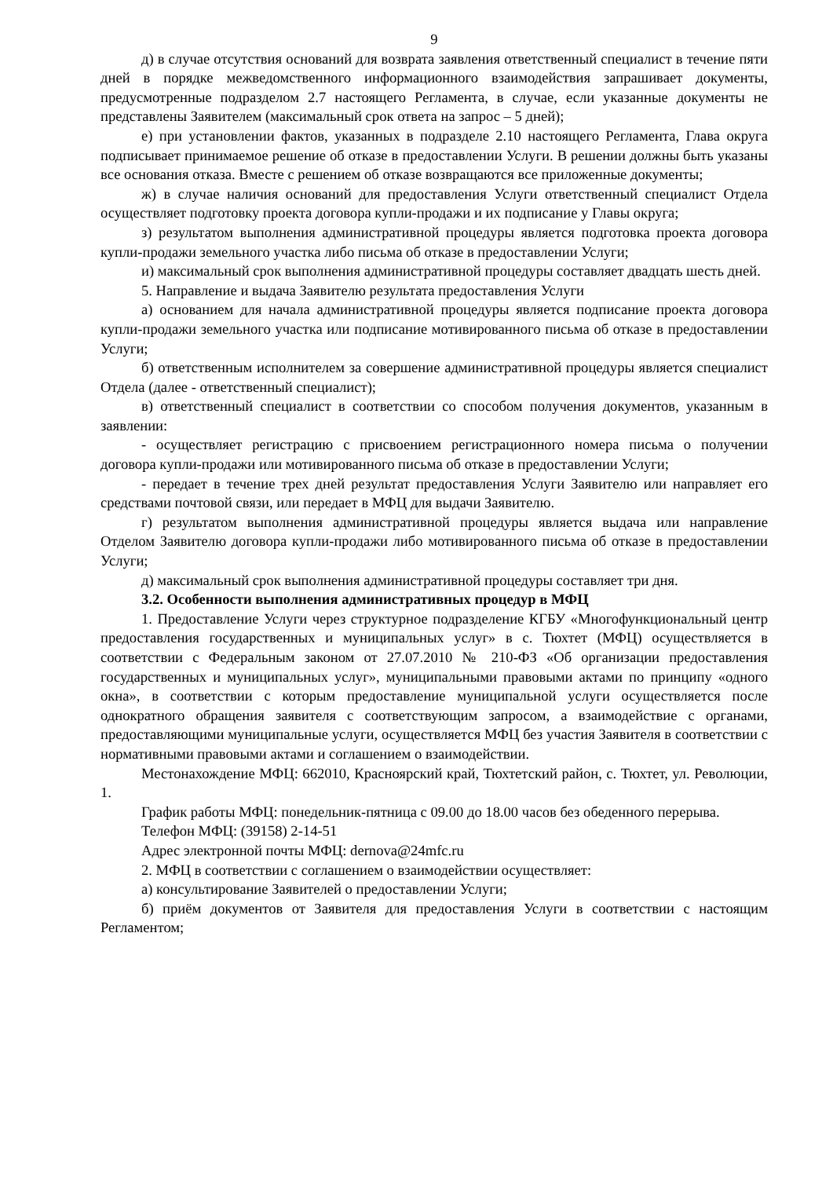9
д) в случае отсутствия оснований для возврата заявления ответственный специалист в течение пяти дней в порядке межведомственного информационного взаимодействия запрашивает документы, предусмотренные подразделом 2.7 настоящего Регламента, в случае, если указанные документы не представлены Заявителем (максимальный срок ответа на запрос – 5 дней);
е) при установлении фактов, указанных в подразделе 2.10 настоящего Регламента, Глава округа подписывает принимаемое решение об отказе в предоставлении Услуги. В решении должны быть указаны все основания отказа. Вместе с решением об отказе возвращаются все приложенные документы;
ж) в случае наличия оснований для предоставления Услуги ответственный специалист Отдела осуществляет подготовку проекта договора купли-продажи и их подписание у Главы округа;
з) результатом выполнения административной процедуры является подготовка проекта договора купли-продажи земельного участка либо письма об отказе в предоставлении Услуги;
и) максимальный срок выполнения административной процедуры составляет двадцать шесть дней.
5. Направление и выдача Заявителю результата предоставления Услуги
а) основанием для начала административной процедуры является подписание проекта договора купли-продажи земельного участка или подписание мотивированного письма об отказе в предоставлении Услуги;
б) ответственным исполнителем за совершение административной процедуры является специалист Отдела (далее - ответственный специалист);
в) ответственный специалист в соответствии со способом получения документов, указанным в заявлении:
- осуществляет регистрацию с присвоением регистрационного номера письма о получении договора купли-продажи или мотивированного письма об отказе в предоставлении Услуги;
- передает в течение трех дней результат предоставления Услуги Заявителю или направляет его средствами почтовой связи, или передает в МФЦ для выдачи Заявителю.
г) результатом выполнения административной процедуры является выдача или направление Отделом Заявителю договора купли-продажи либо мотивированного письма об отказе в предоставлении Услуги;
д) максимальный срок выполнения административной процедуры составляет три дня.
3.2. Особенности выполнения административных процедур в МФЦ
1. Предоставление Услуги через структурное подразделение КГБУ «Многофункциональный центр предоставления государственных и муниципальных услуг» в с. Тюхтет (МФЦ) осуществляется в соответствии с Федеральным законом от 27.07.2010 № 210-ФЗ «Об организации предоставления государственных и муниципальных услуг», муниципальными правовыми актами по принципу «одного окна», в соответствии с которым предоставление муниципальной услуги осуществляется после однократного обращения заявителя с соответствующим запросом, а взаимодействие с органами, предоставляющими муниципальные услуги, осуществляется МФЦ без участия Заявителя в соответствии с нормативными правовыми актами и соглашением о взаимодействии.
Местонахождение МФЦ: 662010, Красноярский край, Тюхтетский район, с. Тюхтет, ул. Революции, 1.
График работы МФЦ: понедельник-пятница с 09.00 до 18.00 часов без обеденного перерыва.
Телефон МФЦ: (39158) 2-14-51
Адрес электронной почты МФЦ: dernova@24mfc.ru
2. МФЦ в соответствии с соглашением о взаимодействии осуществляет:
а) консультирование Заявителей о предоставлении Услуги;
б) приём документов от Заявителя для предоставления Услуги в соответствии с настоящим Регламентом;